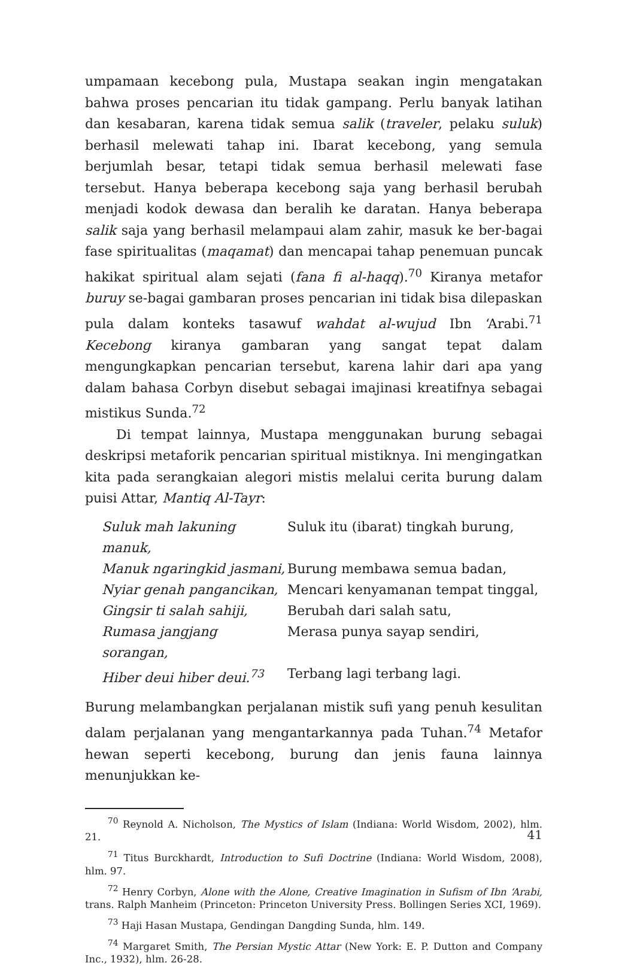umpamaan kecebong pula, Mustapa seakan ingin mengatakan bahwa proses pencarian itu tidak gampang. Perlu banyak latihan dan kesabaran, karena tidak semua salik (traveler, pelaku suluk) berhasil melewati tahap ini. Ibarat kecebong, yang semula berjumlah besar, tetapi tidak semua berhasil melewati fase tersebut. Hanya beberapa kecebong saja yang berhasil berubah menjadi kodok dewasa dan beralih ke daratan. Hanya beberapa salik saja yang berhasil melampaui alam zahir, masuk ke ber-bagai fase spiritualitas (maqamat) dan mencapai tahap penemuan puncak hakikat spiritual alam sejati (fana fi al-haqq).<sup>70</sup> Kiranya metafor buruy se-bagai gambaran proses pencarian ini tidak bisa dilepaskan pula dalam konteks tasawuf wahdat al-wujud Ibn ‘Arabi.<sup>71</sup> Kecebong kiranya gambaran yang sangat tepat dalam mengungkapkan pencarian tersebut, karena lahir dari apa yang dalam bahasa Corbyn disebut sebagai imajinasi kreatifnya sebagai mistikus Sunda.<sup>72</sup>
Di tempat lainnya, Mustapa menggunakan burung sebagai deskripsi metaforik pencarian spiritual mistiknya. Ini mengingatkan kita pada serangkaian alegori mistis melalui cerita burung dalam puisi Attar, Mantiq Al-Tayr:
| Suluk mah lakuning manuk, | Suluk itu (ibarat) tingkah burung, |
| Manuk ngaringkid jasmani, | Burung membawa semua badan, |
| Nyiar genah pangancikan, | Mencari kenyamanan tempat tinggal, |
| Gingsir ti salah sahiji, | Berubah dari salah satu, |
| Rumasa jangjang sorangan, | Merasa punya sayap sendiri, |
| Hiber deui hiber deui.<sup>73</sup> | Terbang lagi terbang lagi. |
Burung melambangkan perjalanan mistik sufi yang penuh kesulitan dalam perjalanan yang mengantarkannya pada Tuhan.<sup>74</sup> Metafor hewan seperti kecebong, burung dan jenis fauna lainnya menunjukkan ke-
<sup>70</sup> Reynold A. Nicholson, The Mystics of Islam (Indiana: World Wisdom, 2002), hlm. 21.
<sup>71</sup> Titus Burckhardt, Introduction to Sufi Doctrine (Indiana: World Wisdom, 2008), hlm. 97.
<sup>72</sup> Henry Corbyn, Alone with the Alone, Creative Imagination in Sufism of Ibn ‘Arabi, trans. Ralph Manheim (Princeton: Princeton University Press. Bollingen Series XCI, 1969).
<sup>73</sup> Haji Hasan Mustapa, Gendingan Dangding Sunda, hlm. 149.
<sup>74</sup> Margaret Smith, The Persian Mystic Attar (New York: E. P. Dutton and Company Inc., 1932), hlm. 26-28.
41